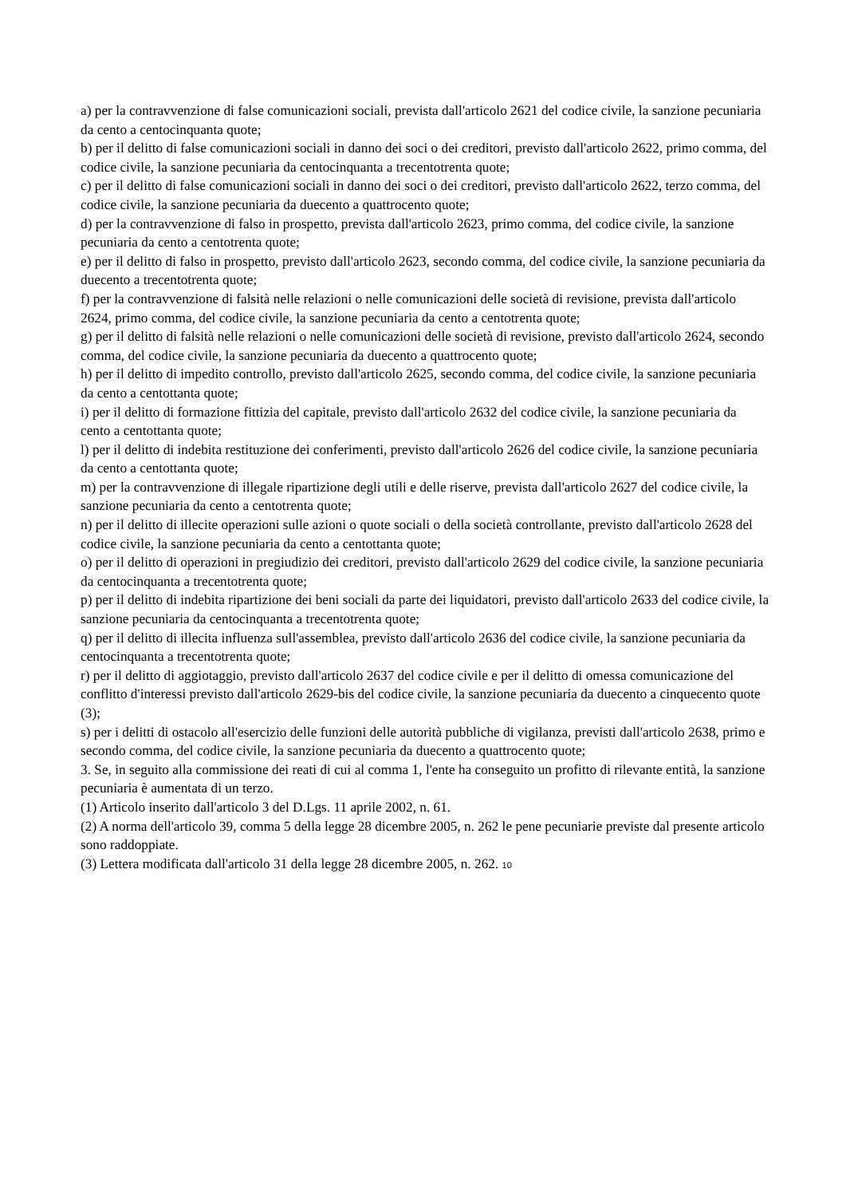a) per la contravvenzione di false comunicazioni sociali, prevista dall'articolo 2621 del codice civile, la sanzione pecuniaria da cento a centocinquanta quote;
b) per il delitto di false comunicazioni sociali in danno dei soci o dei creditori, previsto dall'articolo 2622, primo comma, del codice civile, la sanzione pecuniaria da centocinquanta a trecentotrenta quote;
c) per il delitto di false comunicazioni sociali in danno dei soci o dei creditori, previsto dall'articolo 2622, terzo comma, del codice civile, la sanzione pecuniaria da duecento a quattrocento quote;
d) per la contravvenzione di falso in prospetto, prevista dall'articolo 2623, primo comma, del codice civile, la sanzione pecuniaria da cento a centotrenta quote;
e) per il delitto di falso in prospetto, previsto dall'articolo 2623, secondo comma, del codice civile, la sanzione pecuniaria da duecento a trecentotrenta quote;
f) per la contravvenzione di falsità nelle relazioni o nelle comunicazioni delle società di revisione, prevista dall'articolo 2624, primo comma, del codice civile, la sanzione pecuniaria da cento a centotrenta quote;
g) per il delitto di falsità nelle relazioni o nelle comunicazioni delle società di revisione, previsto dall'articolo 2624, secondo comma, del codice civile, la sanzione pecuniaria da duecento a quattrocento quote;
h) per il delitto di impedito controllo, previsto dall'articolo 2625, secondo comma, del codice civile, la sanzione pecuniaria da cento a centottanta quote;
i) per il delitto di formazione fittizia del capitale, previsto dall'articolo 2632 del codice civile, la sanzione pecuniaria da cento a centottanta quote;
l) per il delitto di indebita restituzione dei conferimenti, previsto dall'articolo 2626 del codice civile, la sanzione pecuniaria da cento a centottanta quote;
m) per la contravvenzione di illegale ripartizione degli utili e delle riserve, prevista dall'articolo 2627 del codice civile, la sanzione pecuniaria da cento a centotrenta quote;
n) per il delitto di illecite operazioni sulle azioni o quote sociali o della società controllante, previsto dall'articolo 2628 del codice civile, la sanzione pecuniaria da cento a centottanta quote;
o) per il delitto di operazioni in pregiudizio dei creditori, previsto dall'articolo 2629 del codice civile, la sanzione pecuniaria da centocinquanta a trecentotrenta quote;
p) per il delitto di indebita ripartizione dei beni sociali da parte dei liquidatori, previsto dall'articolo 2633 del codice civile, la sanzione pecuniaria da centocinquanta a trecentotrenta quote;
q) per il delitto di illecita influenza sull'assemblea, previsto dall'articolo 2636 del codice civile, la sanzione pecuniaria da centocinquanta a trecentotrenta quote;
r) per il delitto di aggiotaggio, previsto dall'articolo 2637 del codice civile e per il delitto di omessa comunicazione del conflitto d'interessi previsto dall'articolo 2629-bis del codice civile, la sanzione pecuniaria da duecento a cinquecento quote (3);
s) per i delitti di ostacolo all'esercizio delle funzioni delle autorità pubbliche di vigilanza, previsti dall'articolo 2638, primo e secondo comma, del codice civile, la sanzione pecuniaria da duecento a quattrocento quote;
3. Se, in seguito alla commissione dei reati di cui al comma 1, l'ente ha conseguito un profitto di rilevante entità, la sanzione pecuniaria è aumentata di un terzo.
(1) Articolo inserito dall'articolo 3 del D.Lgs. 11 aprile 2002, n. 61.
(2) A norma dell'articolo 39, comma 5 della legge 28 dicembre 2005, n. 262 le pene pecuniarie previste dal presente articolo sono raddoppiate.
(3) Lettera modificata dall'articolo 31 della legge 28 dicembre 2005, n. 262. 10